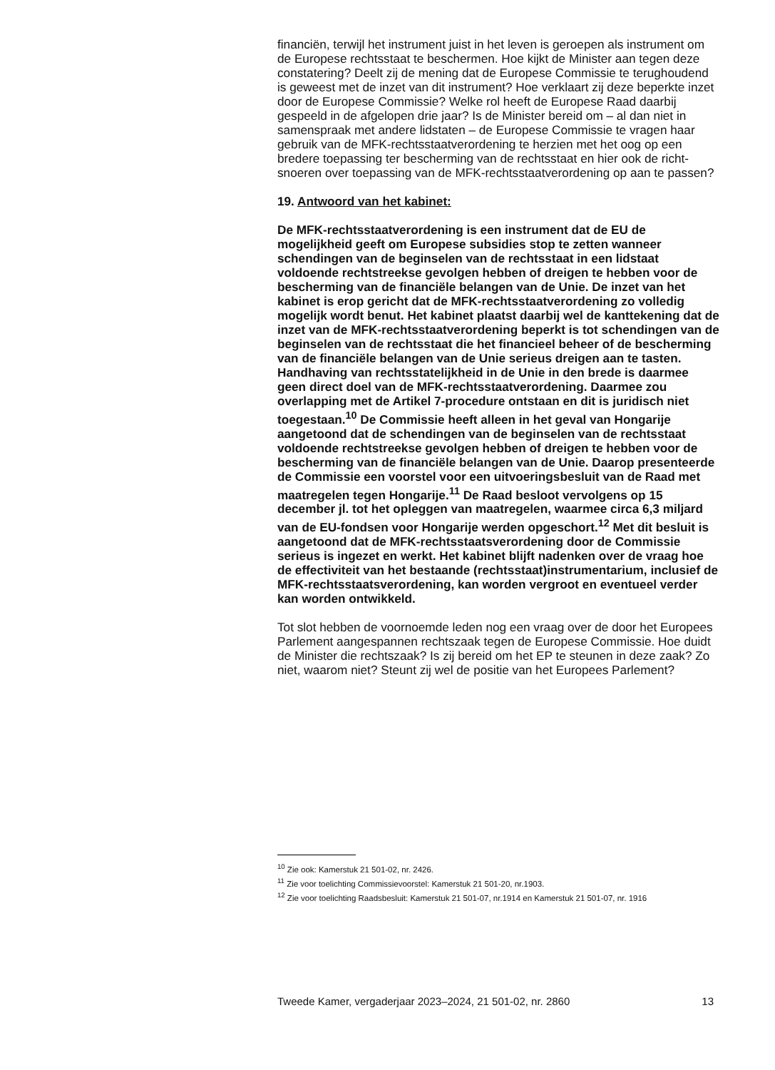financiën, terwijl het instrument juist in het leven is geroepen als instrument om de Europese rechtsstaat te beschermen. Hoe kijkt de Minister aan tegen deze constatering? Deelt zij de mening dat de Europese Commissie te terughoudend is geweest met de inzet van dit instrument? Hoe verklaart zij deze beperkte inzet door de Europese Commissie? Welke rol heeft de Europese Raad daarbij gespeeld in de afgelopen drie jaar? Is de Minister bereid om – al dan niet in samenspraak met andere lidstaten – de Europese Commissie te vragen haar gebruik van de MFK-rechtsstaatverordening te herzien met het oog op een bredere toepassing ter bescherming van de rechtsstaat en hier ook de richt-snoeren over toepassing van de MFK-rechtsstaatverordening op aan te passen?
19. Antwoord van het kabinet:
De MFK-rechtsstaatverordening is een instrument dat de EU de mogelijkheid geeft om Europese subsidies stop te zetten wanneer schendingen van de beginselen van de rechtsstaat in een lidstaat voldoende rechtstreekse gevolgen hebben of dreigen te hebben voor de bescherming van de financiële belangen van de Unie. De inzet van het kabinet is erop gericht dat de MFK-rechtsstaatverordening zo volledig mogelijk wordt benut. Het kabinet plaatst daarbij wel de kanttekening dat de inzet van de MFK-rechtsstaatverordening beperkt is tot schendingen van de beginselen van de rechtsstaat die het financieel beheer of de bescherming van de financiële belangen van de Unie serieus dreigen aan te tasten. Handhaving van rechtsstatelijkheid in de Unie in den brede is daarmee geen direct doel van de MFK-rechtsstaatverordening. Daarmee zou overlapping met de Artikel 7-procedure ontstaan en dit is juridisch niet toegestaan.<sup>10</sup> De Commissie heeft alleen in het geval van Hongarije aangetoond dat de schendingen van de beginselen van de rechtsstaat voldoende rechtstreekse gevolgen hebben of dreigen te hebben voor de bescherming van de financiële belangen van de Unie. Daarop presenteerde de Commissie een voorstel voor een uitvoeringsbesluit van de Raad met maatregelen tegen Hongarije.<sup>11</sup> De Raad besloot vervolgens op 15 december jl. tot het opleggen van maatregelen, waarmee circa 6,3 miljard van de EU-fondsen voor Hongarije werden opgeschort.<sup>12</sup> Met dit besluit is aangetoond dat de MFK-rechtsstaatsverordening door de Commissie serieus is ingezet en werkt. Het kabinet blijft nadenken over de vraag hoe de effectiviteit van het bestaande (rechtsstaat)instrumentarium, inclusief de MFK-rechtsstaatsverordening, kan worden vergroot en eventueel verder kan worden ontwikkeld.
Tot slot hebben de voornoemde leden nog een vraag over de door het Europees Parlement aangespannen rechtszaak tegen de Europese Commissie. Hoe duidt de Minister die rechtszaak? Is zij bereid om het EP te steunen in deze zaak? Zo niet, waarom niet? Steunt zij wel de positie van het Europees Parlement?
<sup>10</sup> Zie ook: Kamerstuk 21 501-02, nr. 2426.
<sup>11</sup> Zie voor toelichting Commissievoorstel: Kamerstuk 21 501-20, nr.1903.
<sup>12</sup> Zie voor toelichting Raadsbesluit: Kamerstuk 21 501-07, nr.1914 en Kamerstuk 21 501-07, nr. 1916
Tweede Kamer, vergaderjaar 2023–2024, 21 501-02, nr. 2860 13